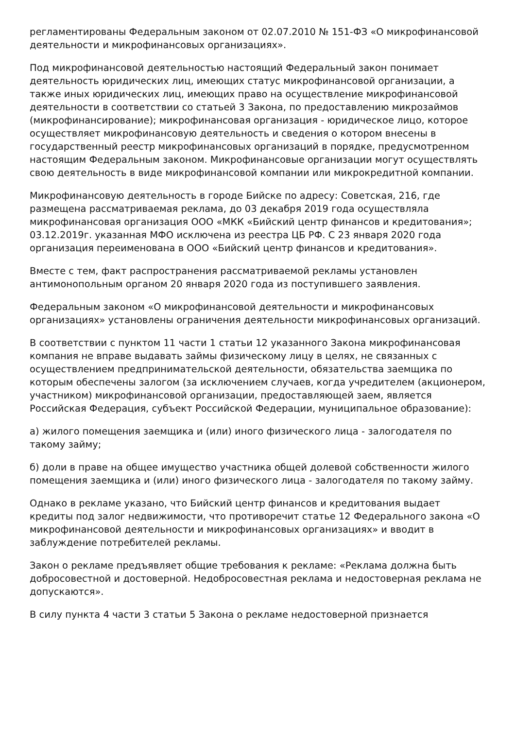регламентированы Федеральным законом от 02.07.2010 № 151-ФЗ «О микрофинансовой деятельности и микрофинансовых организациях».
Под микрофинансовой деятельностью настоящий Федеральный закон понимает деятельность юридических лиц, имеющих статус микрофинансовой организации, а также иных юридических лиц, имеющих право на осуществление микрофинансовой деятельности в соответствии со статьей 3 Закона, по предоставлению микрозаймов (микрофинансирование); микрофинансовая организация - юридическое лицо, которое осуществляет микрофинансовую деятельность и сведения о котором внесены в государственный реестр микрофинансовых организаций в порядке, предусмотренном настоящим Федеральным законом. Микрофинансовые организации могут осуществлять свою деятельность в виде микрофинансовой компании или микрокредитной компании.
Микрофинансовую деятельность в городе Бийске по адресу: Советская, 216, где размещена рассматриваемая реклама, до 03 декабря 2019 года осуществляла микрофинансовая организация ООО «МКК «Бийский центр финансов и кредитования»; 03.12.2019г. указанная МФО исключена из реестра ЦБ РФ. С 23 января 2020 года организация переименована в ООО «Бийский центр финансов и кредитования».
Вместе с тем, факт распространения рассматриваемой рекламы установлен антимонопольным органом 20 января 2020 года из поступившего заявления.
Федеральным законом «О микрофинансовой деятельности и микрофинансовых организациях» установлены ограничения деятельности микрофинансовых организаций.
В соответствии с пунктом 11 части 1 статьи 12 указанного Закона микрофинансовая компания не вправе выдавать займы физическому лицу в целях, не связанных с осуществлением предпринимательской деятельности, обязательства заемщика по которым обеспечены залогом (за исключением случаев, когда учредителем (акционером, участником) микрофинансовой организации, предоставляющей заем, является Российская Федерация, субъект Российской Федерации, муниципальное образование):
а) жилого помещения заемщика и (или) иного физического лица - залогодателя по такому займу;
б) доли в праве на общее имущество участника общей долевой собственности жилого помещения заемщика и (или) иного физического лица - залогодателя по такому займу.
Однако в рекламе указано, что Бийский центр финансов и кредитования выдает кредиты под залог недвижимости, что противоречит статье 12 Федерального закона «О микрофинансовой деятельности и микрофинансовых организациях» и вводит в заблуждение потребителей рекламы.
Закон о рекламе предъявляет общие требования к рекламе: «Реклама должна быть добросовестной и достоверной. Недобросовестная реклама и недостоверная реклама не допускаются».
В силу пункта 4 части 3 статьи 5 Закона о рекламе недостоверной признается